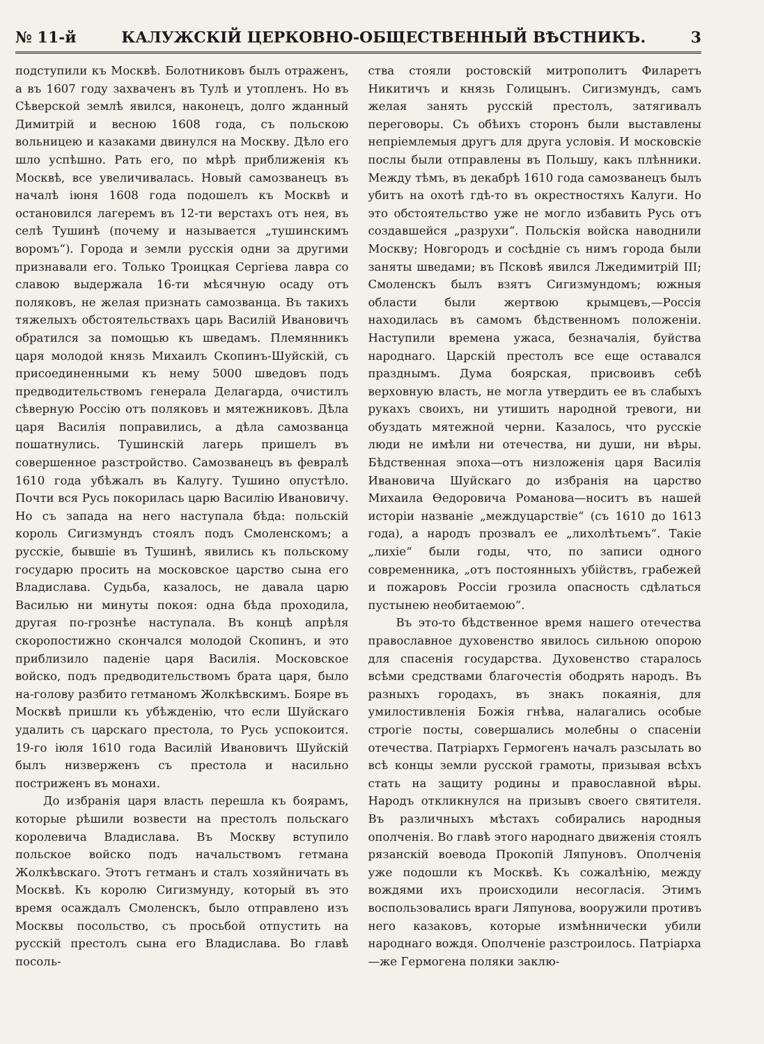№ 11-й КАЛУЖСКІЙ ЦЕРКОВНО-ОБЩЕСТВЕННЫЙ ВѢСТНИКЪ. 3
подступили къ Москвѣ. Болотниковъ былъ отраженъ, а въ 1607 году захваченъ въ Тулѣ и утопленъ. Но въ Сѣверской землѣ явился, наконецъ, долго жданный Димитрій и весною 1608 года, съ польскою вольницею и казаками двинулся на Москву. Дѣло его шло успѣшно. Рать его, по мѣрѣ приближенія къ Москвѣ, все увеличивалась. Новый самозванецъ въ началѣ іюня 1608 года подошелъ къ Москвѣ и остановился лагеремъ въ 12-ти верстахъ отъ нея, въ селѣ Тушинѣ (почему и называется „тушинскимъ воромъ“). Города и земли русскія одни за другими признавали его. Только Троицкая Сергіева лавра со славою выдержала 16-ти мѣсячную осаду отъ поляковъ, не желая признать самозванца. Въ такихъ тяжелыхъ обстоятельствахъ царь Василій Ивановичъ обратился за помощью къ шведамъ. Племянникъ царя молодой князь Михаилъ Скопинъ-Шуйскій, съ присоединенными къ нему 5000 шведовъ подъ предводительствомъ генерала Делагарда, очистилъ сѣверную Россію отъ поляковъ и мятежниковъ. Дѣла царя Василія поправились, а дѣла самозванца пошатнулись. Тушинскій лагерь пришелъ въ совершенное разстройство. Самозванецъ въ февралѣ 1610 года убѣжалъ въ Калугу. Тушино опустѣло. Почти вся Русь покорилась царю Василію Ивановичу. Но съ запада на него наступала бѣда: польскій король Сигизмундъ стоялъ подъ Смоленскомъ; а русскіе, бывшіе въ Тушинѣ, явились къ польскому государю просить на московское царство сына его Владислава. Судьба, казалось, не давала царю Василью ни минуты покоя: одна бѣда проходила, другая по-грознѣе наступала. Въ концѣ апрѣля скоропостижно скончался молодой Скопинъ, и это приблизило паденіе царя Василія. Московское войско, подъ предводительствомъ брата царя, было на-голову разбито гетманомъ Жолкѣвскимъ. Бояре въ Москвѣ пришли къ убѣжденію, что если Шуйскаго удалить съ царскаго престола, то Русь успокоится. 19-го іюля 1610 года Василій Ивановичъ Шуйскій былъ низверженъ съ престола и насильно постриженъ въ монахи.
До избранія царя власть перешла къ боярамъ, которые рѣшили возвести на престолъ польскаго королевича Владислава. Въ Москву вступило польское войско подъ начальствомъ гетмана Жолкѣвскаго. Этотъ гетманъ и сталъ хозяйничать въ Москвѣ. Къ королю Сигизмунду, который въ это время осаждалъ Смоленскъ, было отправлено изъ Москвы посольство, съ просьбой отпустить на русскій престолъ сына его Владислава. Во главѣ посоль-
ства стояли ростовскій митрополитъ Филаретъ Никитичъ и князь Голицынъ. Сигизмундъ, самъ желая занять русскій престолъ, затягивалъ переговоры. Съ обѣихъ сторонъ были выставлены непріемлемыя другъ для друга условія. И московскіе послы были отправлены въ Польшу, какъ плѣнники. Между тѣмъ, въ декабрѣ 1610 года самозванецъ былъ убитъ на охотѣ гдѣ-то въ окрестностяхъ Калуги. Но это обстоятельство уже не могло избавить Русь отъ создавшейся „разрухи“. Польскія войска наводнили Москву; Новгородъ и сосѣдніе съ нимъ города были заняты шведами; въ Псковѣ явился Лжедимитрій III; Смоленскъ былъ взятъ Сигизмундомъ; южныя области были жертвою крымцевъ,—Россія находилась въ самомъ бѣдственномъ положеніи. Наступили времена ужаса, безначалія, буйства народнаго. Царскій престолъ все еще оставался празднымъ. Дума боярская, присвоивъ себѣ верховную власть, не могла утвердить ее въ слабыхъ рукахъ своихъ, ни утишить народной тревоги, ни обуздать мятежной черни. Казалось, что русскіе люди не имѣли ни отечества, ни души, ни вѣры. Бѣдственная эпоха—отъ низложенія царя Василія Ивановича Шуйскаго до избранія на царство Михаила Ѳедоровича Романова—носитъ въ нашей исторіи названіе „междуцарствіе“ (съ 1610 до 1613 года), а народъ прозвалъ ее „лихолѣтьемъ“. Такіе „лихіе“ были годы, что, по записи одного современника, „отъ постоянныхъ убійствъ, грабежей и пожаровъ Россіи грозила опасность сдѣлаться пустынею необитаемою“.
Въ это-то бѣдственное время нашего отечества православное духовенство явилось сильною опорою для спасенія государства. Духовенство старалось всѣми средствами благочестія ободрять народъ. Въ разныхъ городахъ, въ знакъ покаянія, для умилостивленія Божія гнѣва, налагались особые строгіе посты, совершались молебны о спасеніи отечества. Патріархъ Гермогенъ началъ разсылать во всѣ концы земли русской грамоты, призывая всѣхъ стать на защиту родины и православной вѣры. Народъ откликнулся на призывъ своего святителя. Въ различныхъ мѣстахъ собирались народныя ополченія. Во главѣ этого народнаго движенія стоялъ рязанскій воевода Прокопій Ляпуновъ. Ополченія уже подошли къ Москвѣ. Къ сожалѣнію, между вождями ихъ происходили несогласія. Этимъ воспользовались враги Ляпунова, вооружили противъ него казаковъ, которые измѣннически убили народнаго вождя. Ополченіе разстроилось. Патріарха—же Гермогена поляки заклю-